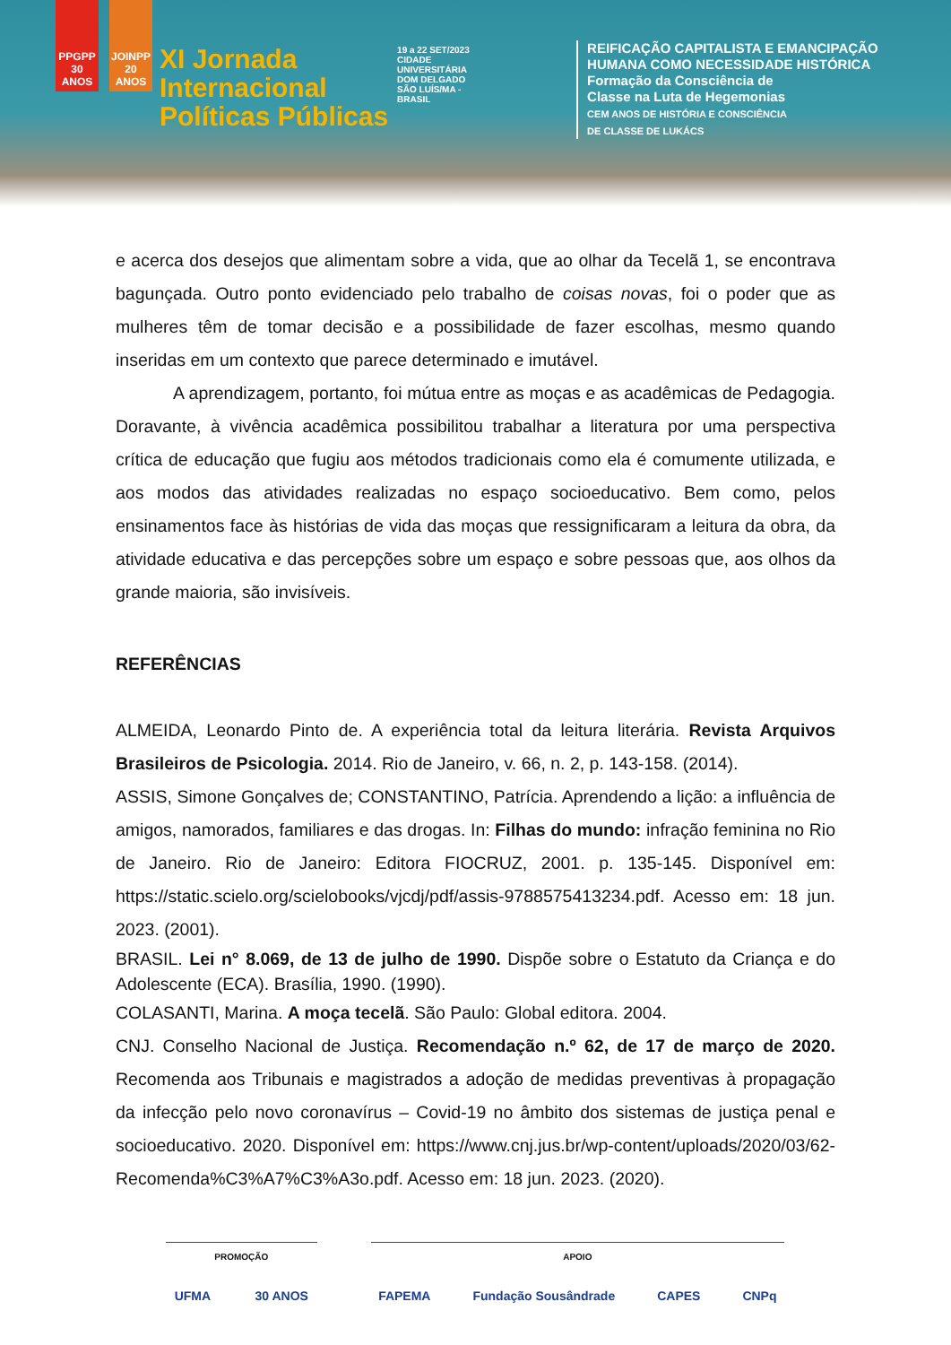PPGPP 30 ANOS
JOINPP 20 ANOS
XI Jornada
Internacional
Políticas Públicas
19 a 22 SET/2023
CIDADE UNIVERSITÁRIA DOM DELGADO SÃO LUÍS/MA - BRASIL
REIFICAÇÃO CAPITALISTA E EMANCIPAÇÃO
HUMANA COMO NECESSIDADE HISTÓRICA
Formação da Consciência de
Classe na Luta de Hegemonias
CEM ANOS DE HISTÓRIA E CONSCIÊNCIA
DE CLASSE DE LUKÁCS
e acerca dos desejos que alimentam sobre a vida, que ao olhar da Tecelã 1, se encontrava bagunçada. Outro ponto evidenciado pelo trabalho de coisas novas, foi o poder que as mulheres têm de tomar decisão e a possibilidade de fazer escolhas, mesmo quando inseridas em um contexto que parece determinado e imutável.
A aprendizagem, portanto, foi mútua entre as moças e as acadêmicas de Pedagogia. Doravante, à vivência acadêmica possibilitou trabalhar a literatura por uma perspectiva crítica de educação que fugiu aos métodos tradicionais como ela é comumente utilizada, e aos modos das atividades realizadas no espaço socioeducativo. Bem como, pelos ensinamentos face às histórias de vida das moças que ressignificaram a leitura da obra, da atividade educativa e das percepções sobre um espaço e sobre pessoas que, aos olhos da grande maioria, são invisíveis.
REFERÊNCIAS
ALMEIDA, Leonardo Pinto de. A experiência total da leitura literária. Revista Arquivos Brasileiros de Psicologia. 2014. Rio de Janeiro, v. 66, n. 2, p. 143-158. (2014).
ASSIS, Simone Gonçalves de; CONSTANTINO, Patrícia. Aprendendo a lição: a influência de amigos, namorados, familiares e das drogas. In: Filhas do mundo: infração feminina no Rio de Janeiro. Rio de Janeiro: Editora FIOCRUZ, 2001. p. 135-145. Disponível em: https://static.scielo.org/scielobooks/vjcdj/pdf/assis-9788575413234.pdf. Acesso em: 18 jun. 2023. (2001).
BRASIL. Lei n° 8.069, de 13 de julho de 1990. Dispõe sobre o Estatuto da Criança e do Adolescente (ECA). Brasília, 1990. (1990).
COLASANTI, Marina. A moça tecelã. São Paulo: Global editora. 2004.
CNJ. Conselho Nacional de Justiça. Recomendação n.º 62, de 17 de março de 2020. Recomenda aos Tribunais e magistrados a adoção de medidas preventivas à propagação da infecção pelo novo coronavírus – Covid-19 no âmbito dos sistemas de justiça penal e socioeducativo. 2020. Disponível em: https://www.cnj.jus.br/wp-content/uploads/2020/03/62-Recomenda%C3%A7%C3%A3o.pdf. Acesso em: 18 jun. 2023. (2020).
PROMOÇÃO
UFMA 30 ANOS
APOIO
FAPEMA Fundação Sousândrade CAPES CNPq